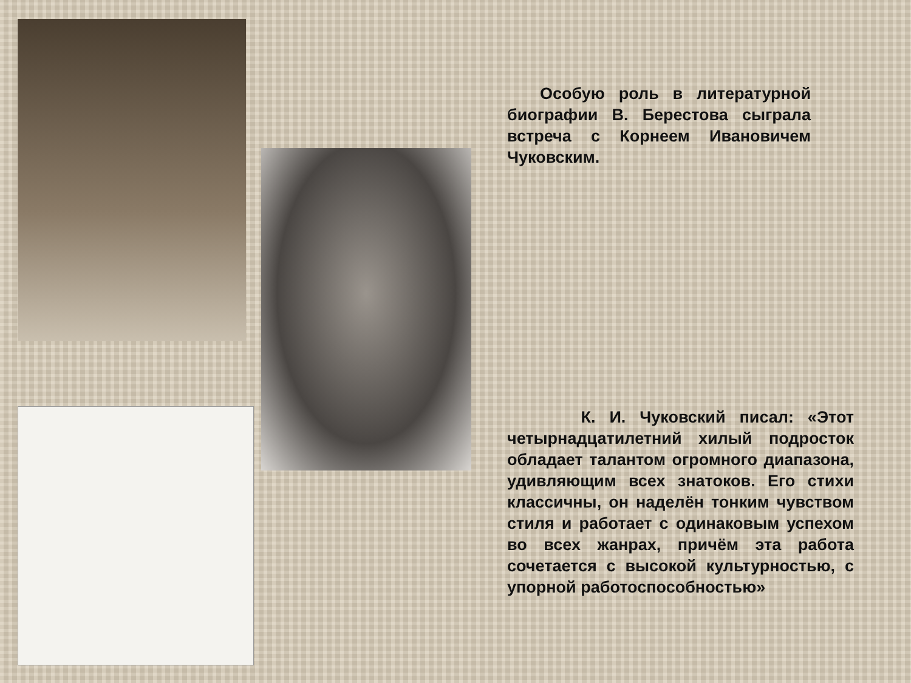Особую роль в литературной биографии В. Берестова сыграла встреча с Корнеем Ивановичем Чуковским.
     К. И. Чуковский писал: «Этот четырнадцатилетний хилый подросток обладает талантом огромного диапазона, удивляющим всех знатоков. Его стихи классичны, он наделён тонким чувством стиля и работает с одинаковым успехом во всех жанрах, причём эта работа сочетается с высокой культурностью, с упорной работоспособностью»